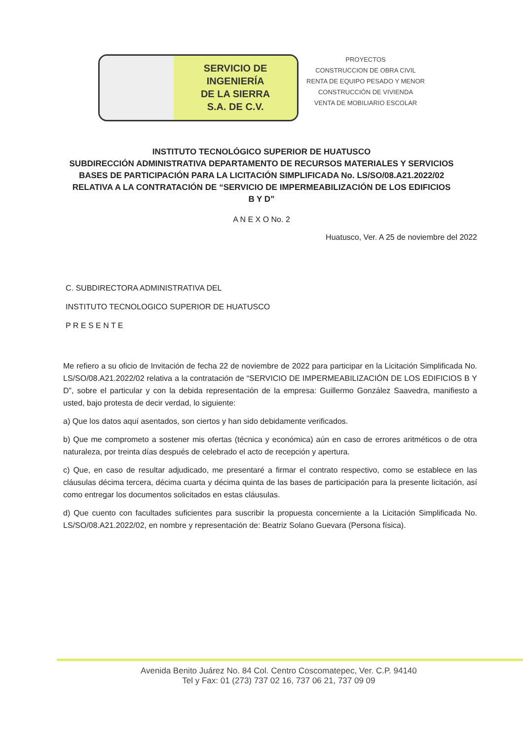SERVICIO DE
INGENIERÍA
DE LA SIERRA
S.A. DE C.V.
PROYECTOS
CONSTRUCCION DE OBRA CIVIL
RENTA DE EQUIPO PESADO Y MENOR
CONSTRUCCIÓN DE VIVIENDA
VENTA DE MOBILIARIO ESCOLAR
INSTITUTO TECNOLÓGICO SUPERIOR DE HUATUSCO
SUBDIRECCIÓN ADMINISTRATIVA DEPARTAMENTO DE RECURSOS MATERIALES Y SERVICIOS
BASES DE PARTICIPACIÓN PARA LA LICITACIÓN SIMPLIFICADA No. LS/SO/08.A21.2022/02 RELATIVA A LA CONTRATACIÓN DE “SERVICIO DE IMPERMEABILIZACIÓN DE LOS EDIFICIOS B Y D”
A N E X O No. 2
Huatusco, Ver. A 25 de noviembre del 2022
C. SUBDIRECTORA ADMINISTRATIVA DEL
INSTITUTO TECNOLOGICO SUPERIOR DE HUATUSCO
P R E S E N T E
Me refiero a su oficio de Invitación de fecha 22 de noviembre de 2022 para participar en la Licitación Simplificada No. LS/SO/08.A21.2022/02 relativa a la contratación de “SERVICIO DE IMPERMEABILIZACIÓN DE LOS EDIFICIOS B Y D”, sobre el particular y con la debida representación de la empresa: Guillermo González Saavedra, manifiesto a usted, bajo protesta de decir verdad, lo siguiente:
a) Que los datos aquí asentados, son ciertos y han sido debidamente verificados.
b) Que me comprometo a sostener mis ofertas (técnica y económica) aún en caso de errores aritméticos o de otra naturaleza, por treinta días después de celebrado el acto de recepción y apertura.
c) Que, en caso de resultar adjudicado, me presentaré a firmar el contrato respectivo, como se establece en las cláusulas décima tercera, décima cuarta y décima quinta de las bases de participación para la presente licitación, así como entregar los documentos solicitados en estas cláusulas.
d) Que cuento con facultades suficientes para suscribir la propuesta concerniente a la Licitación Simplificada No. LS/SO/08.A21.2022/02, en nombre y representación de: Beatriz Solano Guevara (Persona física).
Avenida Benito Juárez No. 84 Col. Centro Coscomatepec, Ver. C.P. 94140
Tel y Fax: 01 (273) 737 02 16, 737 06 21, 737 09 09